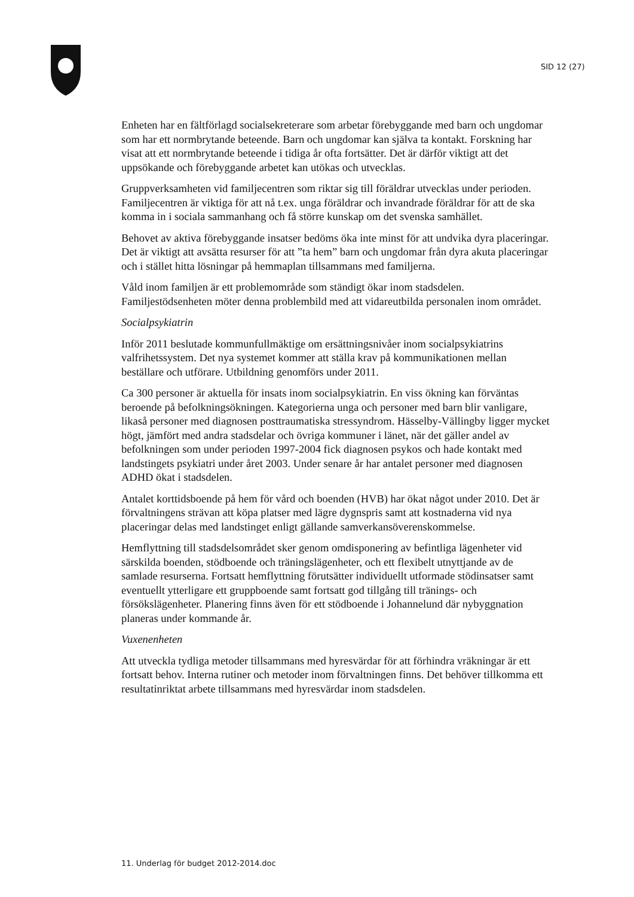SID 12 (27)
Enheten har en fältförlagd socialsekreterare som arbetar förebyggande med barn och ungdomar som har ett normbrytande beteende. Barn och ungdomar kan själva ta kontakt. Forskning har visat att ett normbrytande beteende i tidiga år ofta fortsätter. Det är därför viktigt att det uppsökande och förebyggande arbetet kan utökas och utvecklas.
Gruppverksamheten vid familjecentren som riktar sig till föräldrar utvecklas under perioden. Familjecentren är viktiga för att nå t.ex. unga föräldrar och invandrade föräldrar för att de ska komma in i sociala sammanhang och få större kunskap om det svenska samhället.
Behovet av aktiva förebyggande insatser bedöms öka inte minst för att undvika dyra placeringar. Det är viktigt att avsätta resurser för att ”ta hem” barn och ungdomar från dyra akuta placeringar och i stället hitta lösningar på hemmaplan tillsammans med familjerna.
Våld inom familjen är ett problemområde som ständigt ökar inom stadsdelen. Familjestödsenheten möter denna problembild med att vidareutbilda personalen inom området.
Socialpsykiatrin
Inför 2011 beslutade kommunfullmäktige om ersättningsnivåer inom socialpsykiatrins valfrihetssystem. Det nya systemet kommer att ställa krav på kommunikationen mellan beställare och utförare. Utbildning genomförs under 2011.
Ca 300 personer är aktuella för insats inom socialpsykiatrin. En viss ökning kan förväntas beroende på befolkningsökningen. Kategorierna unga och personer med barn blir vanligare, likaså personer med diagnosen posttraumatiska stressyndrom. Hässelby-Vällingby ligger mycket högt, jämfört med andra stadsdelar och övriga kommuner i länet, när det gäller andel av befolkningen som under perioden 1997-2004 fick diagnosen psykos och hade kontakt med landstingets psykiatri under året 2003. Under senare år har antalet personer med diagnosen ADHD ökat i stadsdelen.
Antalet korttidsboende på hem för vård och boenden (HVB) har ökat något under 2010. Det är förvaltningens strävan att köpa platser med lägre dygnspris samt att kostnaderna vid nya placeringar delas med landstinget enligt gällande samverkansöverenskommelse.
Hemflyttning till stadsdelsområdet sker genom omdisponering av befintliga lägenheter vid särskilda boenden, stödboende och träningslägenheter, och ett flexibelt utnyttjande av de samlade resurserna. Fortsatt hemflyttning förutsätter individuellt utformade stödinsatser samt eventuellt ytterligare ett gruppboende samt fortsatt god tillgång till tränings- och försökslägenheter. Planering finns även för ett stödboende i Johannelund där nybyggnation planeras under kommande år.
Vuxenenheten
Att utveckla tydliga metoder tillsammans med hyresvärdar för att förhindra vräkningar är ett fortsatt behov. Interna rutiner och metoder inom förvaltningen finns. Det behöver tillkomma ett resultatinriktat arbete tillsammans med hyresvärdar inom stadsdelen.
11. Underlag för budget 2012-2014.doc